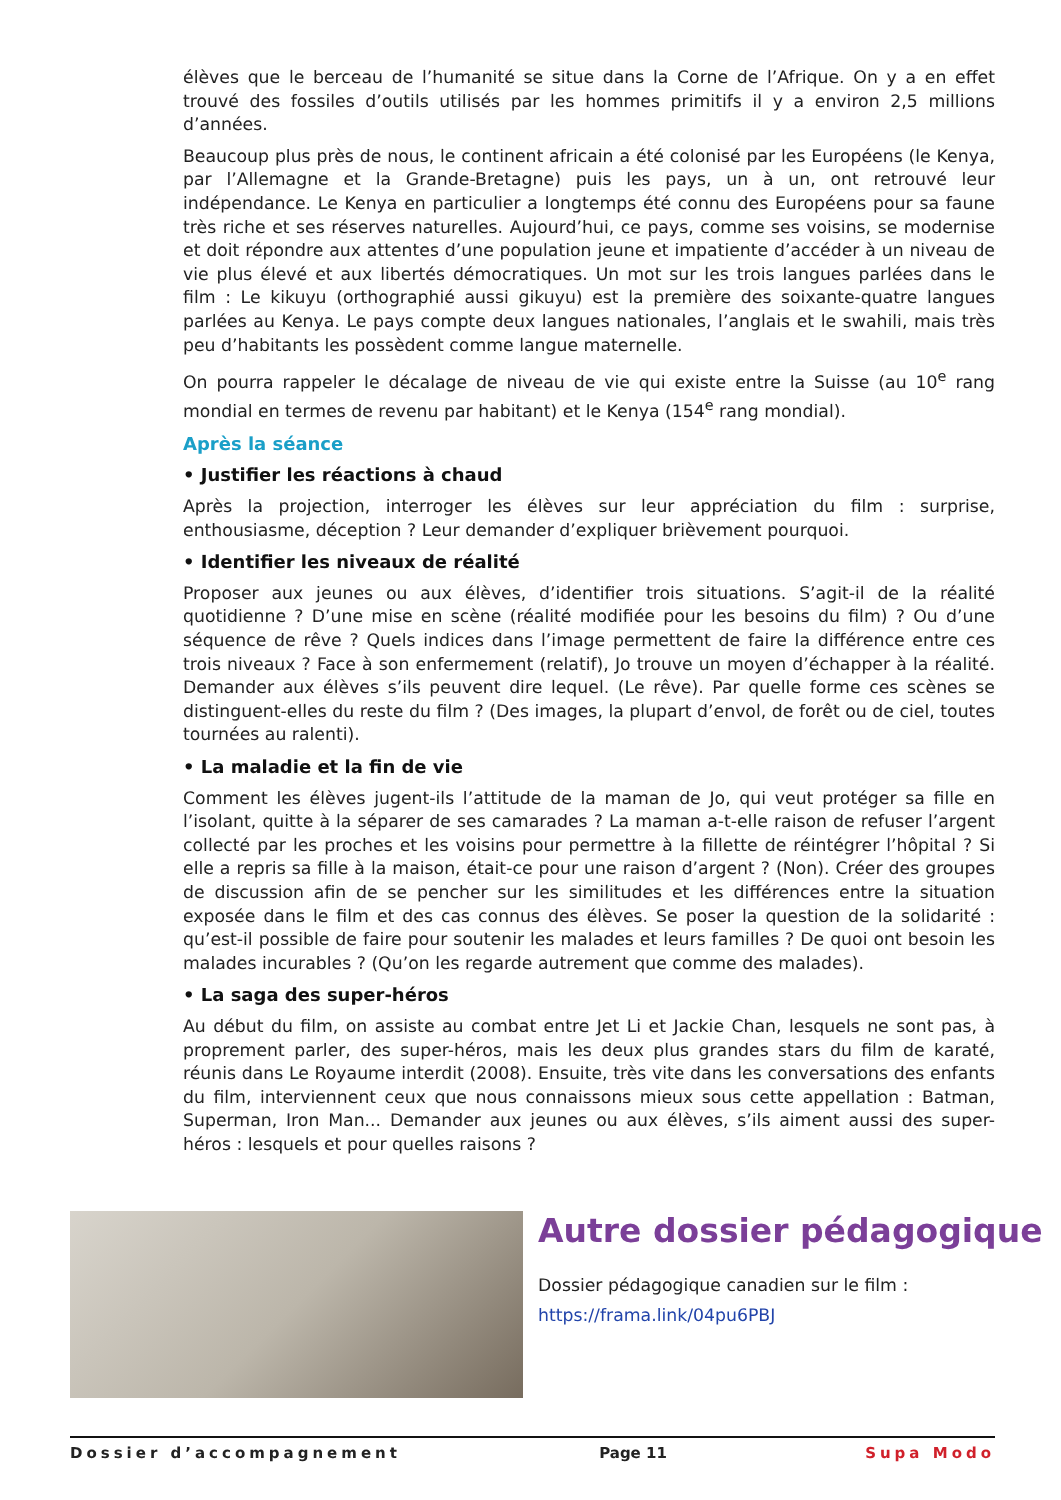élèves que le berceau de l’humanité se situe dans la Corne de l’Afrique. On y a en effet trouvé des fossiles d’outils utilisés par les hommes primitifs il y a environ 2,5 millions d’années.
Beaucoup plus près de nous, le continent africain a été colonisé par les Européens (le Kenya, par l’Allemagne et la Grande-Bretagne) puis les pays, un à un, ont retrouvé leur indépendance. Le Kenya en particulier a longtemps été connu des Européens pour sa faune très riche et ses réserves naturelles. Aujourd’hui, ce pays, comme ses voisins, se modernise et doit répondre aux attentes d’une population jeune et impatiente d’accéder à un niveau de vie plus élevé et aux libertés démocratiques. Un mot sur les trois langues parlées dans le film : Le kikuyu (ortho­graphié aussi gikuyu) est la première des soixante-quatre langues parlées au Kenya. Le pays compte deux langues nationales, l’anglais et le swahili, mais très peu d’habitants les possèdent comme langue maternelle.
On pourra rappeler le décalage de niveau de vie qui existe entre la Suisse (au 10<sup>e</sup> rang mondial en termes de revenu par habitant) et le Kenya (154<sup>e</sup> rang mondial).
Après la séance
• Justifier les réactions à chaud
Après la projection, interroger les élèves sur leur appréciation du film : surprise, enthousiasme, déception ? Leur demander d’expliquer brièvement pourquoi.
• Identifier les niveaux de réalité
Proposer aux jeunes ou aux élèves, d’identifier trois situations. S’agit-il de la réalité quotidienne ? D’une mise en scène (réalité modifiée pour les besoins du film) ? Ou d’une séquence de rêve ? Quels indices dans l’image permettent de faire la différence entre ces trois niveaux ? Face à son enfermement (relatif), Jo trouve un moyen d’échapper à la réalité. Demander aux élèves s’ils peuvent dire lequel. (Le rêve). Par quelle forme ces scènes se distinguent-elles du reste du film ? (Des images, la plupart d’envol, de forêt ou de ciel, toutes tournées au ralenti).
• La maladie et la fin de vie
Comment les élèves jugent-ils l’attitude de la maman de Jo, qui veut protéger sa fille en l’isolant, quitte à la séparer de ses camarades ? La maman a-t-elle raison de refuser l’argent collecté par les proches et les voisins pour permettre à la fillette de réintégrer l’hôpital ? Si elle a repris sa fille à la maison, était-ce pour une raison d’argent ? (Non). Créer des groupes de discussion afin de se pencher sur les similitudes et les différences entre la situation exposée dans le film et des cas connus des élèves. Se poser la question de la solidarité : qu’est-il possible de faire pour soutenir les malades et leurs familles ? De quoi ont besoin les malades incurables ? (Qu’on les regarde autrement que comme des malades).
• La saga des super-héros
Au début du film, on assiste au combat entre Jet Li et Jackie Chan, lesquels ne sont pas, à proprement parler, des super-héros, mais les deux plus grandes stars du film de karaté, réunis dans Le Royaume interdit (2008). Ensuite, très vite dans les conversations des enfants du film, interviennent ceux que nous connaissons mieux sous cette appellation : Batman, Superman, Iron Man... Demander aux jeunes ou aux élèves, s’ils aiment aussi des super-héros : lesquels et pour quelles raisons ?
Autre dossier pédagogique
Dossier pédagogique canadien sur le film :
https://frama.link/04pu6PBJ
Dossier d’accompagnement Page 11 Supa Modo